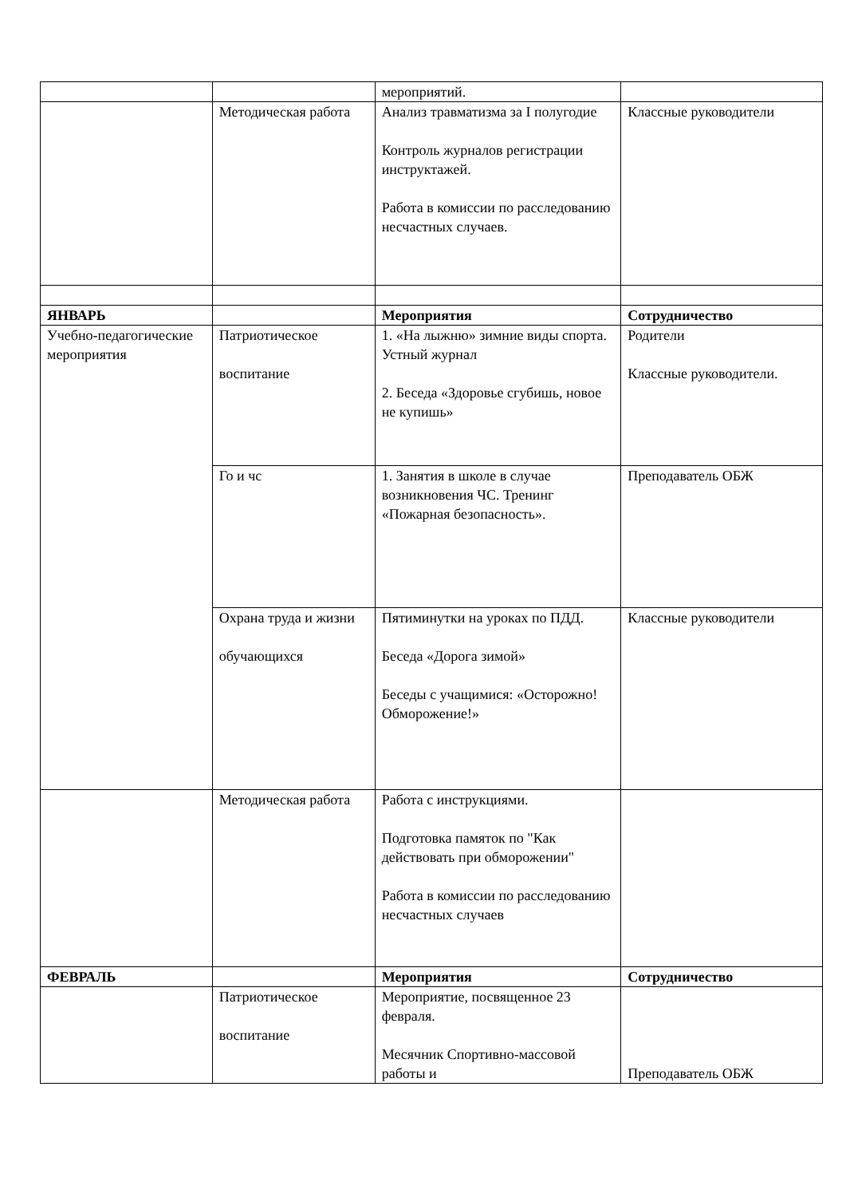| | | мероприятий. | |
| | Методическая работа | Анализ травматизма за I полугодие Контроль журналов регистрации инструктажей. Работа в комиссии по расследованию несчастных случаев. | Классные руководители |
| ЯНВАРЬ | | Мероприятия | Сотрудничество |
| Учебно-педагогические мероприятия | Патриотическое воспитание | 1. «На лыжню» зимние виды спорта. Устный журнал 2. Беседа «Здоровье сгубишь, новое не купишь» | Родители Классные руководители. |
| | Го и чс | 1. Занятия в школе в случае возникновения ЧС. Тренинг «Пожарная безопасность». | Преподаватель ОБЖ |
| | Охрана труда и жизни обучающихся | Пятиминутки на уроках по ПДД. Беседа «Дорога зимой» Беседы с учащимися: «Осторожно! Обморожение!» | Классные руководители |
| | Методическая работа | Работа с инструкциями. Подготовка памяток по "Как действовать при обморожении" Работа в комиссии по расследованию несчастных случаев | |
| ФЕВРАЛЬ | | Мероприятия | Сотрудничество |
| | Патриотическое воспитание | Мероприятие, посвященное 23 февраля. Месячник Спортивно-массовой работы и | Преподаватель ОБЖ |